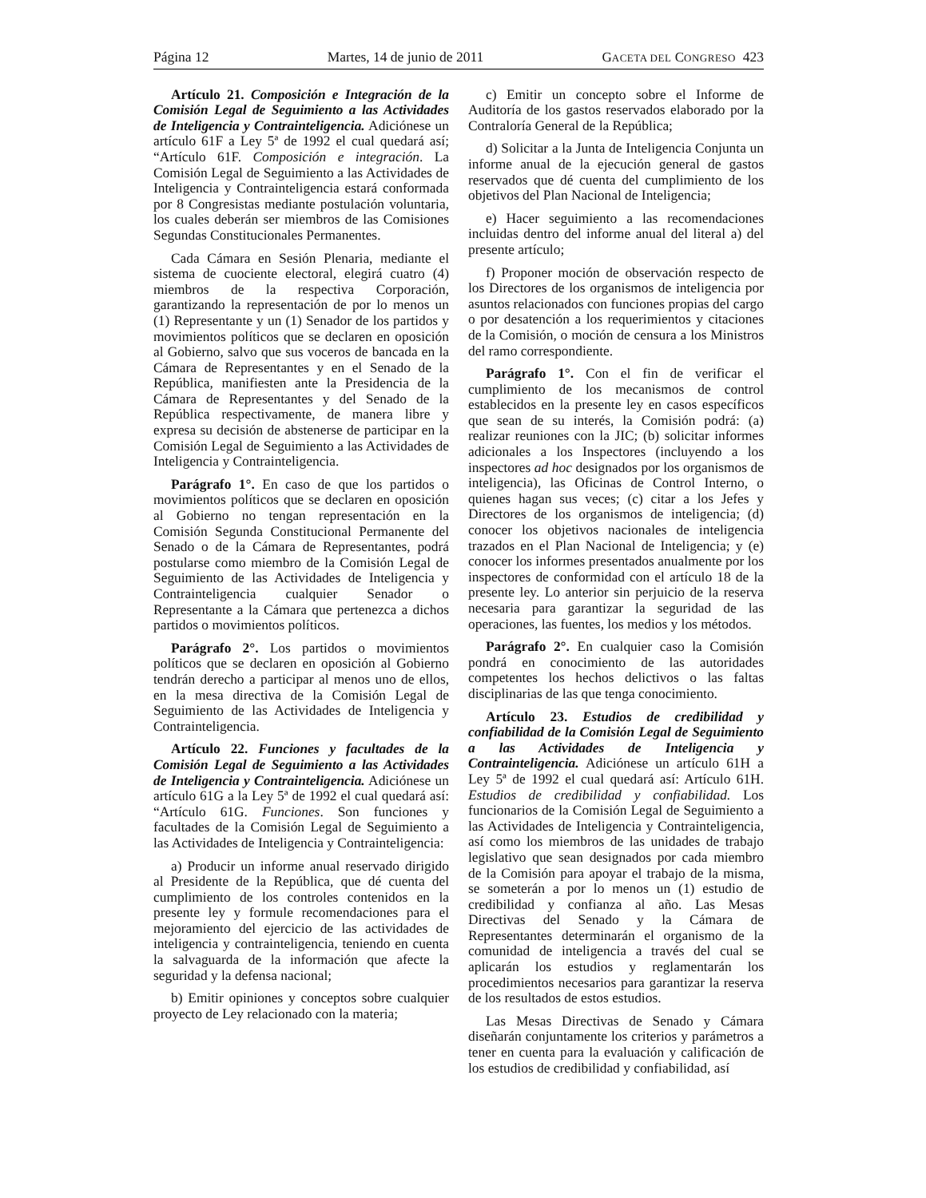Página 12 Martes, 14 de junio de 2011 GACETA DEL CONGRESO 423
Artículo 21. Composición e Integración de la Comisión Legal de Seguimiento a las Actividades de Inteligencia y Contrainteligencia. Adiciónese un artículo 61F a Ley 5ª de 1992 el cual quedará así; “Artículo 61F. Composición e integración. La Comisión Legal de Seguimiento a las Actividades de Inteligencia y Contrainteligencia estará conformada por 8 Congresistas mediante postulación voluntaria, los cuales deberán ser miembros de las Comisiones Segundas Constitucionales Permanentes.
Cada Cámara en Sesión Plenaria, mediante el sistema de cuociente electoral, elegirá cuatro (4) miembros de la respectiva Corporación, garantizando la representación de por lo menos un (1) Representante y un (1) Senador de los partidos y movimientos políticos que se declaren en oposición al Gobierno, salvo que sus voceros de bancada en la Cámara de Representantes y en el Senado de la República, manifiesten ante la Presidencia de la Cámara de Representantes y del Senado de la República respectivamente, de manera libre y expresa su decisión de abstenerse de participar en la Comisión Legal de Seguimiento a las Actividades de Inteligencia y Contrainteligencia.
Parágrafo 1°. En caso de que los partidos o movimientos políticos que se declaren en oposición al Gobierno no tengan representación en la Comisión Segunda Constitucional Permanente del Senado o de la Cámara de Representantes, podrá postularse como miembro de la Comisión Legal de Seguimiento de las Actividades de Inteligencia y Contrainteligencia cualquier Senador o Representante a la Cámara que pertenezca a dichos partidos o movimientos políticos.
Parágrafo 2°. Los partidos o movimientos políticos que se declaren en oposición al Gobierno tendrán derecho a participar al menos uno de ellos, en la mesa directiva de la Comisión Legal de Seguimiento de las Actividades de Inteligencia y Contrainteligencia.
Artículo 22. Funciones y facultades de la Comisión Legal de Seguimiento a las Actividades de Inteligencia y Contrainteligencia. Adiciónese un artículo 61G a la Ley 5ª de 1992 el cual quedará así: “Artículo 61G. Funciones. Son funciones y facultades de la Comisión Legal de Seguimiento a las Actividades de Inteligencia y Contrainteligencia:
a) Producir un informe anual reservado dirigido al Presidente de la República, que dé cuenta del cumplimiento de los controles contenidos en la presente ley y formule recomendaciones para el mejoramiento del ejercicio de las actividades de inteligencia y contrainteligencia, teniendo en cuenta la salvaguarda de la información que afecte la seguridad y la defensa nacional;
b) Emitir opiniones y conceptos sobre cualquier proyecto de Ley relacionado con la materia;
c) Emitir un concepto sobre el Informe de Auditoría de los gastos reservados elaborado por la Contraloría General de la República;
d) Solicitar a la Junta de Inteligencia Conjunta un informe anual de la ejecución general de gastos reservados que dé cuenta del cumplimiento de los objetivos del Plan Nacional de Inteligencia;
e) Hacer seguimiento a las recomendaciones incluidas dentro del informe anual del literal a) del presente artículo;
f) Proponer moción de observación respecto de los Directores de los organismos de inteligencia por asuntos relacionados con funciones propias del cargo o por desatención a los requerimientos y citaciones de la Comisión, o moción de censura a los Ministros del ramo correspondiente.
Parágrafo 1°. Con el fin de verificar el cumplimiento de los mecanismos de control establecidos en la presente ley en casos específicos que sean de su interés, la Comisión podrá: (a) realizar reuniones con la JIC; (b) solicitar informes adicionales a los Inspectores (incluyendo a los inspectores ad hoc designados por los organismos de inteligencia), las Oficinas de Control Interno, o quienes hagan sus veces; (c) citar a los Jefes y Directores de los organismos de inteligencia; (d) conocer los objetivos nacionales de inteligencia trazados en el Plan Nacional de Inteligencia; y (e) conocer los informes presentados anualmente por los inspectores de conformidad con el artículo 18 de la presente ley. Lo anterior sin perjuicio de la reserva necesaria para garantizar la seguridad de las operaciones, las fuentes, los medios y los métodos.
Parágrafo 2°. En cualquier caso la Comisión pondrá en conocimiento de las autoridades competentes los hechos delictivos o las faltas disciplinarias de las que tenga conocimiento.
Artículo 23. Estudios de credibilidad y confiabilidad de la Comisión Legal de Seguimiento a las Actividades de Inteligencia y Contrainteligencia. Adiciónese un artículo 61H a Ley 5ª de 1992 el cual quedará así: Artículo 61H. Estudios de credibilidad y confiabilidad. Los funcionarios de la Comisión Legal de Seguimiento a las Actividades de Inteligencia y Contrainteligencia, así como los miembros de las unidades de trabajo legislativo que sean designados por cada miembro de la Comisión para apoyar el trabajo de la misma, se someterán a por lo menos un (1) estudio de credibilidad y confianza al año. Las Mesas Directivas del Senado y la Cámara de Representantes determinarán el organismo de la comunidad de inteligencia a través del cual se aplicarán los estudios y reglamentarán los procedimientos necesarios para garantizar la reserva de los resultados de estos estudios.
Las Mesas Directivas de Senado y Cámara diseñarán conjuntamente los criterios y parámetros a tener en cuenta para la evaluación y calificación de los estudios de credibilidad y confiabilidad, así